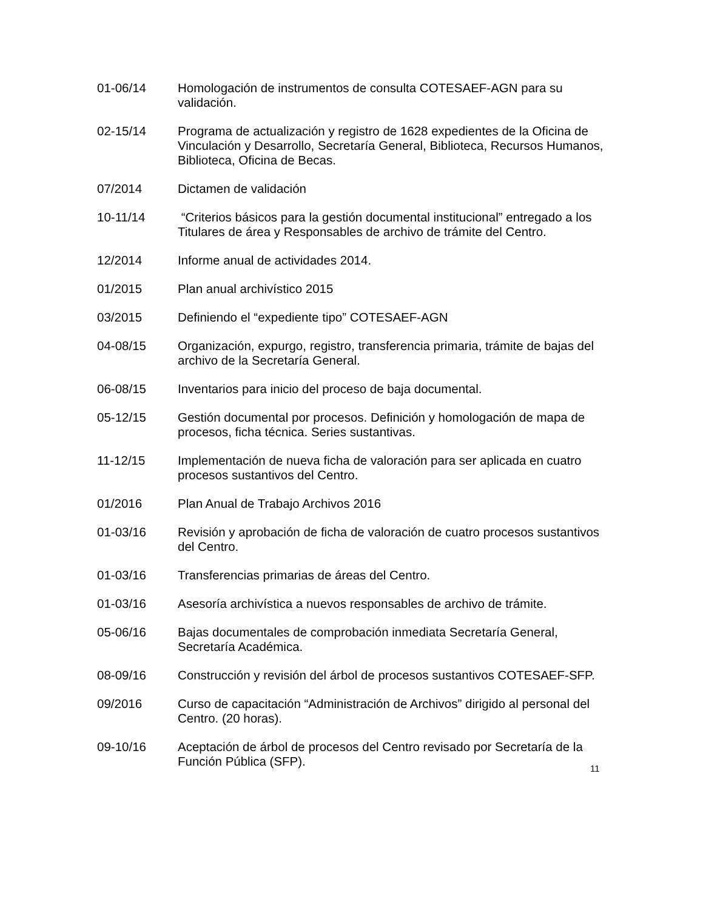01-06/14 Homologación de instrumentos de consulta COTESAEF-AGN para su validación.
02-15/14 Programa de actualización y registro de 1628 expedientes de la Oficina de Vinculación y Desarrollo, Secretaría General, Biblioteca, Recursos Humanos, Biblioteca, Oficina de Becas.
07/2014 Dictamen de validación
10-11/14 “Criterios básicos para la gestión documental institucional” entregado a los Titulares de área y Responsables de archivo de trámite del Centro.
12/2014 Informe anual de actividades 2014.
01/2015 Plan anual archivístico 2015
03/2015 Definiendo el “expediente tipo” COTESAEF-AGN
04-08/15 Organización, expurgo, registro, transferencia primaria, trámite de bajas del archivo de la Secretaría General.
06-08/15 Inventarios para inicio del proceso de baja documental.
05-12/15 Gestión documental por procesos. Definición y homologación de mapa de procesos, ficha técnica. Series sustantivas.
11-12/15 Implementación de nueva ficha de valoración para ser aplicada en cuatro procesos sustantivos del Centro.
01/2016 Plan Anual de Trabajo Archivos 2016
01-03/16 Revisión y aprobación de ficha de valoración de cuatro procesos sustantivos del Centro.
01-03/16 Transferencias primarias de áreas del Centro.
01-03/16 Asesoría archivística a nuevos responsables de archivo de trámite.
05-06/16 Bajas documentales de comprobación inmediata Secretaría General, Secretaría Académica.
08-09/16 Construcción y revisión del árbol de procesos sustantivos COTESAEF-SFP.
09/2016 Curso de capacitación “Administración de Archivos” dirigido al personal del Centro. (20 horas).
09-10/16 Aceptación de árbol de procesos del Centro revisado por Secretaría de la Función Pública (SFP).
11